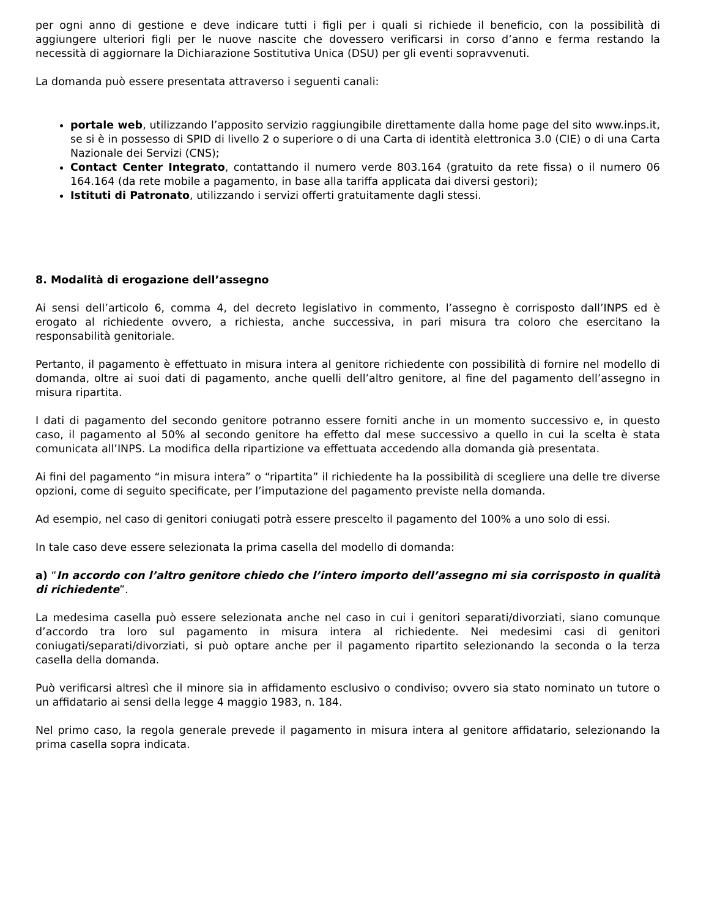per ogni anno di gestione e deve indicare tutti i figli per i quali si richiede il beneficio, con la possibilità di aggiungere ulteriori figli per le nuove nascite che dovessero verificarsi in corso d’anno e ferma restando la necessità di aggiornare la Dichiarazione Sostitutiva Unica (DSU) per gli eventi sopravvenuti.
La domanda può essere presentata attraverso i seguenti canali:
portale web, utilizzando l’apposito servizio raggiungibile direttamente dalla home page del sito www.inps.it, se si è in possesso di SPID di livello 2 o superiore o di una Carta di identità elettronica 3.0 (CIE) o di una Carta Nazionale dei Servizi (CNS);
Contact Center Integrato, contattando il numero verde 803.164 (gratuito da rete fissa) o il numero 06 164.164 (da rete mobile a pagamento, in base alla tariffa applicata dai diversi gestori);
Istituti di Patronato, utilizzando i servizi offerti gratuitamente dagli stessi.
8. Modalità di erogazione dell’assegno
Ai sensi dell’articolo 6, comma 4, del decreto legislativo in commento, l’assegno è corrisposto dall’INPS ed è erogato al richiedente ovvero, a richiesta, anche successiva, in pari misura tra coloro che esercitano la responsabilità genitoriale.
Pertanto, il pagamento è effettuato in misura intera al genitore richiedente con possibilità di fornire nel modello di domanda, oltre ai suoi dati di pagamento, anche quelli dell’altro genitore, al fine del pagamento dell’assegno in misura ripartita.
I dati di pagamento del secondo genitore potranno essere forniti anche in un momento successivo e, in questo caso, il pagamento al 50% al secondo genitore ha effetto dal mese successivo a quello in cui la scelta è stata comunicata all’INPS. La modifica della ripartizione va effettuata accedendo alla domanda già presentata.
Ai fini del pagamento “in misura intera” o “ripartita” il richiedente ha la possibilità di scegliere una delle tre diverse opzioni, come di seguito specificate, per l’imputazione del pagamento previste nella domanda.
Ad esempio, nel caso di genitori coniugati potrà essere prescelto il pagamento del 100% a uno solo di essi.
In tale caso deve essere selezionata la prima casella del modello di domanda:
a) “In accordo con l’altro genitore chiedo che l’intero importo dell’assegno mi sia corrisposto in qualità di richiedente”.
La medesima casella può essere selezionata anche nel caso in cui i genitori separati/divorziati, siano comunque d’accordo tra loro sul pagamento in misura intera al richiedente. Nei medesimi casi di genitori coniugati/separati/divorziati, si può optare anche per il pagamento ripartito selezionando la seconda o la terza casella della domanda.
Può verificarsi altresì che il minore sia in affidamento esclusivo o condiviso; ovvero sia stato nominato un tutore o un affidatario ai sensi della legge 4 maggio 1983, n. 184.
Nel primo caso, la regola generale prevede il pagamento in misura intera al genitore affidatario, selezionando la prima casella sopra indicata.